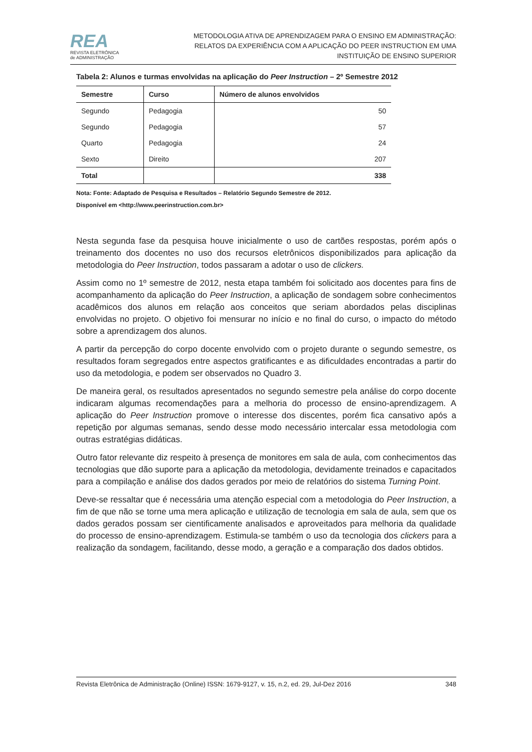REA
REVISTA ELETRÔNICA
de ADMINISTRAÇÃO
METODOLOGIA ATIVA DE APRENDIZAGEM PARA O ENSINO EM ADMINISTRAÇÃO:
RELATOS DA EXPERIÊNCIA COM A APLICAÇÃO DO PEER INSTRUCTION EM UMA
INSTITUIÇÃO DE ENSINO SUPERIOR
Tabela 2: Alunos e turmas envolvidas na aplicação do Peer Instruction – 2º Semestre 2012
| Semestre | Curso | Número de alunos envolvidos |
| --- | --- | --- |
| Segundo | Pedagogia | 50 |
| Segundo | Pedagogia | 57 |
| Quarto | Pedagogia | 24 |
| Sexto | Direito | 207 |
| Total | | 338 |
Nota: Fonte: Adaptado de Pesquisa e Resultados – Relatório Segundo Semestre de 2012.
Disponível em <http://www.peerinstruction.com.br>
Nesta segunda fase da pesquisa houve inicialmente o uso de cartões respostas, porém após o treinamento dos docentes no uso dos recursos eletrônicos disponibilizados para aplicação da metodologia do Peer Instruction, todos passaram a adotar o uso de clickers.
Assim como no 1º semestre de 2012, nesta etapa também foi solicitado aos docentes para fins de acompanhamento da aplicação do Peer Instruction, a aplicação de sondagem sobre conhecimentos acadêmicos dos alunos em relação aos conceitos que seriam abordados pelas disciplinas envolvidas no projeto. O objetivo foi mensurar no início e no final do curso, o impacto do método sobre a aprendizagem dos alunos.
A partir da percepção do corpo docente envolvido com o projeto durante o segundo semestre, os resultados foram segregados entre aspectos gratificantes e as dificuldades encontradas a partir do uso da metodologia, e podem ser observados no Quadro 3.
De maneira geral, os resultados apresentados no segundo semestre pela análise do corpo docente indicaram algumas recomendações para a melhoria do processo de ensino-aprendizagem. A aplicação do Peer Instruction promove o interesse dos discentes, porém fica cansativo após a repetição por algumas semanas, sendo desse modo necessário intercalar essa metodologia com outras estratégias didáticas.
Outro fator relevante diz respeito à presença de monitores em sala de aula, com conhecimentos das tecnologias que dão suporte para a aplicação da metodologia, devidamente treinados e capacitados para a compilação e análise dos dados gerados por meio de relatórios do sistema Turning Point.
Deve-se ressaltar que é necessária uma atenção especial com a metodologia do Peer Instruction, a fim de que não se torne uma mera aplicação e utilização de tecnologia em sala de aula, sem que os dados gerados possam ser cientificamente analisados e aproveitados para melhoria da qualidade do processo de ensino-aprendizagem. Estimula-se também o uso da tecnologia dos clickers para a realização da sondagem, facilitando, desse modo, a geração e a comparação dos dados obtidos.
Revista Eletrônica de Administração (Online) ISSN: 1679-9127, v. 15, n.2, ed. 29, Jul-Dez 2016 348